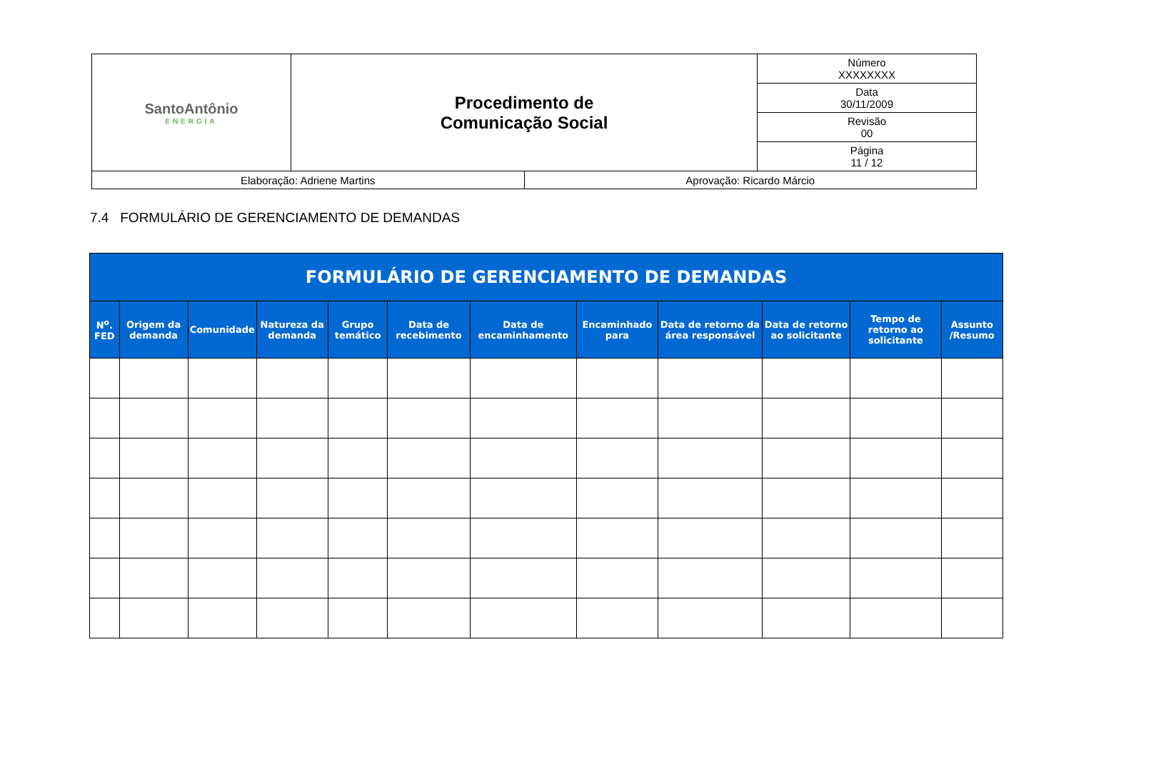| SantoAntônio ENERGIA | Procedimento de Comunicação Social | | Número XXXXXXXX |
| | | | Data 30/11/2009 |
| | | | Revisão 00 |
| | | | Página 11 / 12 |
| Elaboração: Adriene Martins | | Aprovação: Ricardo Márcio | |
7.4 FORMULÁRIO DE GERENCIAMENTO DE DEMANDAS
| FORMULÁRIO DE GERENCIAMENTO DE DEMANDAS | | | | | | | | | | | |
| --- | --- | --- | --- | --- | --- | --- | --- | --- | --- | --- | --- |
| N<sup>o</sup>. FED | Origem da demanda | Comunidade | Natureza da demanda | Grupo temático | Data de recebimento | Data de encaminhamento | Encaminhado para | Data de retorno da área responsável | Data de retorno ao solicitante | Tempo de retorno ao solicitante | Assunto /Resumo |